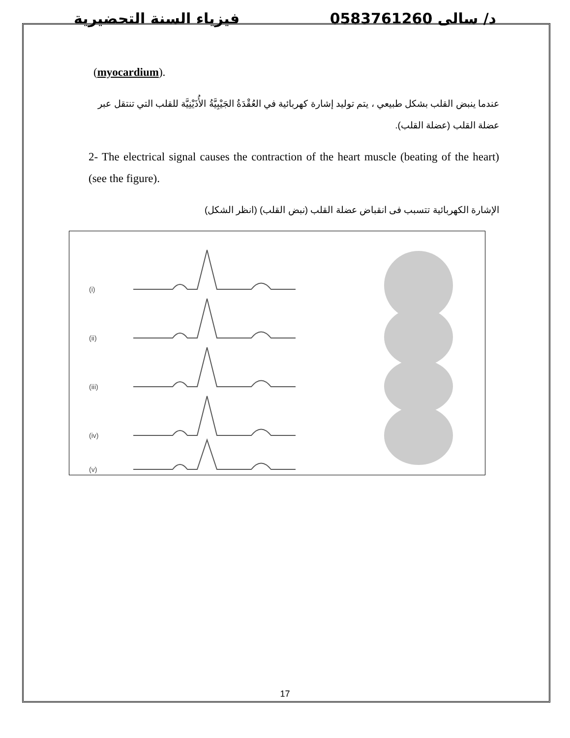فيزياء السنة التحضيرية د/ سالى 0583761260
(myocardium).
عندما ينبض القلب بشكل طبيعي ، يتم توليد إشارة كهربائية في العُقْدَةُ الجَيْبِيَّةُ الأُذَيْنِيَّة للقلب التي تنتقل عبر عضلة القلب (عضلة القلب).
2- The electrical signal causes the contraction of the heart muscle (beating of the heart) (see the figure).
الإشارة الكهربائية تتسبب فى انقباض عضلة القلب (نبض القلب) (انظر الشكل)
(i)
(ii)
(iii)
(iv)
(v)
17